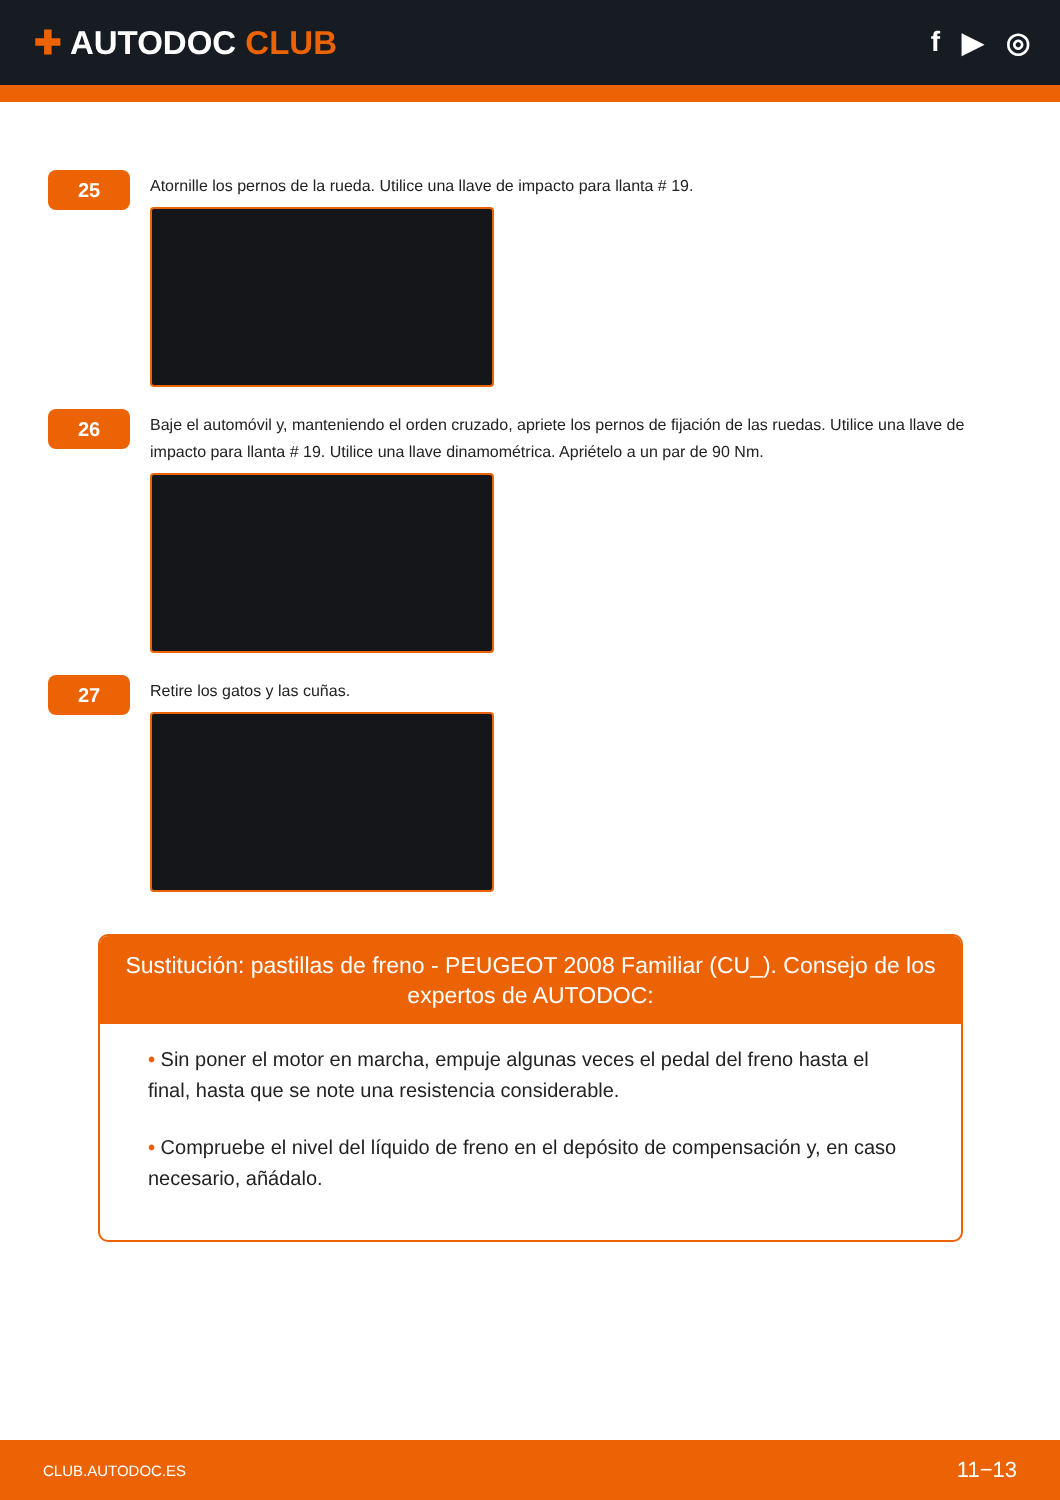✚ AUTODOC CLUB
f ▶ ◎
25
Atornille los pernos de la rueda. Utilice una llave de impacto para llanta # 19.
26
Baje el automóvil y, manteniendo el orden cruzado, apriete los pernos de fijación de las ruedas. Utilice una llave de impacto para llanta # 19. Utilice una llave dinamométrica. Apriételo a un par de 90 Nm.
27
Retire los gatos y las cuñas.
Sustitución: pastillas de freno - PEUGEOT 2008 Familiar (CU_). Consejo de los expertos de AUTODOC:
• Sin poner el motor en marcha, empuje algunas veces el pedal del freno hasta el final, hasta que se note una resistencia considerable.
• Compruebe el nivel del líquido de freno en el depósito de compensación y, en caso necesario, añádalo.
CLUB.AUTODOC.ES 11−13